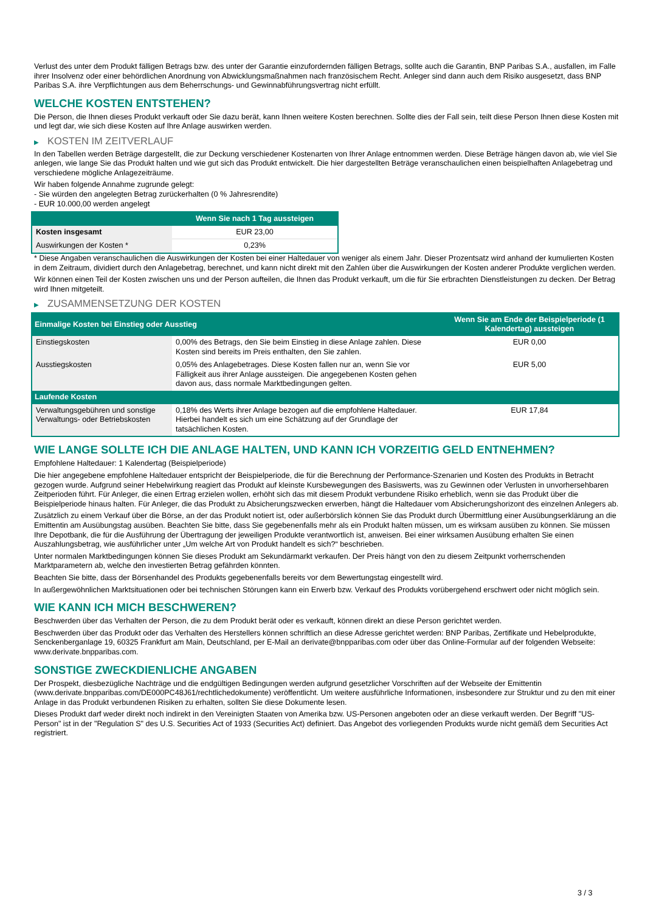Verlust des unter dem Produkt fälligen Betrags bzw. des unter der Garantie einzufordernden fälligen Betrags, sollte auch die Garantin, BNP Paribas S.A., ausfallen, im Falle ihrer Insolvenz oder einer behördlichen Anordnung von Abwicklungsmaßnahmen nach französischem Recht. Anleger sind dann auch dem Risiko ausgesetzt, dass BNP Paribas S.A. ihre Verpflichtungen aus dem Beherrschungs- und Gewinnabführungsvertrag nicht erfüllt.
WELCHE KOSTEN ENTSTEHEN?
Die Person, die Ihnen dieses Produkt verkauft oder Sie dazu berät, kann Ihnen weitere Kosten berechnen. Sollte dies der Fall sein, teilt diese Person Ihnen diese Kosten mit und legt dar, wie sich diese Kosten auf Ihre Anlage auswirken werden.
▶ KOSTEN IM ZEITVERLAUF
In den Tabellen werden Beträge dargestellt, die zur Deckung verschiedener Kostenarten von Ihrer Anlage entnommen werden. Diese Beträge hängen davon ab, wie viel Sie anlegen, wie lange Sie das Produkt halten und wie gut sich das Produkt entwickelt. Die hier dargestellten Beträge veranschaulichen einen beispielhaften Anlagebetrag und verschiedene mögliche Anlagezeiträume.
Wir haben folgende Annahme zugrunde gelegt:
- Sie würden den angelegten Betrag zurückerhalten (0 % Jahresrendite)
- EUR 10.000,00 werden angelegt
| | Wenn Sie nach 1 Tag aussteigen |
| --- | --- |
| Kosten insgesamt | EUR 23,00 |
| Auswirkungen der Kosten * | 0,23% |
* Diese Angaben veranschaulichen die Auswirkungen der Kosten bei einer Haltedauer von weniger als einem Jahr. Dieser Prozentsatz wird anhand der kumulierten Kosten in dem Zeitraum, dividiert durch den Anlagebetrag, berechnet, und kann nicht direkt mit den Zahlen über die Auswirkungen der Kosten anderer Produkte verglichen werden.
Wir können einen Teil der Kosten zwischen uns und der Person aufteilen, die Ihnen das Produkt verkauft, um die für Sie erbrachten Dienstleistungen zu decken. Der Betrag wird Ihnen mitgeteilt.
▶ ZUSAMMENSETZUNG DER KOSTEN
| Einmalige Kosten bei Einstieg oder Ausstieg | | Wenn Sie am Ende der Beispielperiode (1 Kalendertag) aussteigen |
| --- | --- | --- |
| Einstiegskosten | 0,00% des Betrags, den Sie beim Einstieg in diese Anlage zahlen. Diese Kosten sind bereits im Preis enthalten, den Sie zahlen. | EUR 0,00 |
| Ausstiegskosten | 0,05% des Anlagebetrages. Diese Kosten fallen nur an, wenn Sie vor Fälligkeit aus ihrer Anlage aussteigen. Die angegebenen Kosten gehen davon aus, dass normale Marktbedingungen gelten. | EUR 5,00 |
| Laufende Kosten | | |
| Verwaltungsgebühren und sonstige Verwaltungs- oder Betriebskosten | 0,18% des Werts ihrer Anlage bezogen auf die empfohlene Haltedauer. Hierbei handelt es sich um eine Schätzung auf der Grundlage der tatsächlichen Kosten. | EUR 17,84 |
WIE LANGE SOLLTE ICH DIE ANLAGE HALTEN, UND KANN ICH VORZEITIG GELD ENTNEHMEN?
Empfohlene Haltedauer: 1 Kalendertag (Beispielperiode)
Die hier angegebene empfohlene Haltedauer entspricht der Beispielperiode, die für die Berechnung der Performance-Szenarien und Kosten des Produkts in Betracht gezogen wurde. Aufgrund seiner Hebelwirkung reagiert das Produkt auf kleinste Kursbewegungen des Basiswerts, was zu Gewinnen oder Verlusten in unvorhersehbaren Zeitperioden führt. Für Anleger, die einen Ertrag erzielen wollen, erhöht sich das mit diesem Produkt verbundene Risiko erheblich, wenn sie das Produkt über die Beispielperiode hinaus halten. Für Anleger, die das Produkt zu Absicherungszwecken erwerben, hängt die Haltedauer vom Absicherungshorizont des einzelnen Anlegers ab.
Zusätzlich zu einem Verkauf über die Börse, an der das Produkt notiert ist, oder außerbörslich können Sie das Produkt durch Übermittlung einer Ausübungserklärung an die Emittentin am Ausübungstag ausüben. Beachten Sie bitte, dass Sie gegebenenfalls mehr als ein Produkt halten müssen, um es wirksam ausüben zu können. Sie müssen Ihre Depotbank, die für die Ausführung der Übertragung der jeweiligen Produkte verantwortlich ist, anweisen. Bei einer wirksamen Ausübung erhalten Sie einen Auszahlungsbetrag, wie ausführlicher unter „Um welche Art von Produkt handelt es sich?“ beschrieben.
Unter normalen Marktbedingungen können Sie dieses Produkt am Sekundärmarkt verkaufen. Der Preis hängt von den zu diesem Zeitpunkt vorherrschenden Marktparametern ab, welche den investierten Betrag gefährden könnten.
Beachten Sie bitte, dass der Börsenhandel des Produkts gegebenenfalls bereits vor dem Bewertungstag eingestellt wird.
In außergewöhnlichen Marktsituationen oder bei technischen Störungen kann ein Erwerb bzw. Verkauf des Produkts vorübergehend erschwert oder nicht möglich sein.
WIE KANN ICH MICH BESCHWEREN?
Beschwerden über das Verhalten der Person, die zu dem Produkt berät oder es verkauft, können direkt an diese Person gerichtet werden.
Beschwerden über das Produkt oder das Verhalten des Herstellers können schriftlich an diese Adresse gerichtet werden: BNP Paribas, Zertifikate und Hebelprodukte, Senckenberganlage 19, 60325 Frankfurt am Main, Deutschland, per E-Mail an derivate@bnpparibas.com oder über das Online-Formular auf der folgenden Webseite: www.derivate.bnpparibas.com.
SONSTIGE ZWECKDIENLICHE ANGABEN
Der Prospekt, diesbezügliche Nachträge und die endgültigen Bedingungen werden aufgrund gesetzlicher Vorschriften auf der Webseite der Emittentin (www.derivate.bnpparibas.com/DE000PC48J61/rechtlichedokumente) veröffentlicht. Um weitere ausführliche Informationen, insbesondere zur Struktur und zu den mit einer Anlage in das Produkt verbundenen Risiken zu erhalten, sollten Sie diese Dokumente lesen.
Dieses Produkt darf weder direkt noch indirekt in den Vereinigten Staaten von Amerika bzw. US-Personen angeboten oder an diese verkauft werden. Der Begriff "US-Person" ist in der "Regulation S" des U.S. Securities Act of 1933 (Securities Act) definiert. Das Angebot des vorliegenden Produkts wurde nicht gemäß dem Securities Act registriert.
3 / 3